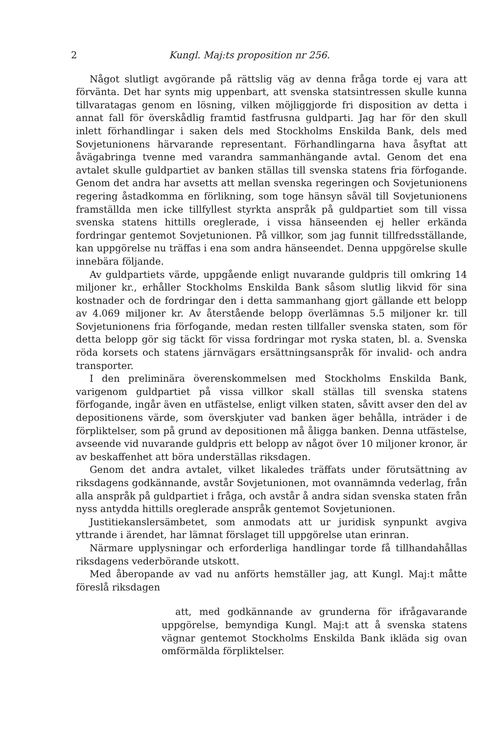2 Kungl. Maj:ts proposition nr 256.
Något slutligt avgörande på rättslig väg av denna fråga torde ej vara att förvänta. Det har synts mig uppenbart, att svenska statsintressen skulle kunna tillvaratagas genom en lösning, vilken möjliggjorde fri disposition av detta i annat fall för överskådlig framtid fastfrusna guldparti. Jag har för den skull inlett förhandlingar i saken dels med Stockholms Enskilda Bank, dels med Sovjetunionens härvarande representant. Förhandlingarna hava åsyftat att åvägabringa tvenne med varandra sammanhängande avtal. Genom det ena avtalet skulle guldpartiet av banken ställas till svenska statens fria förfogande. Genom det andra har avsetts att mellan svenska regeringen och Sovjetunionens regering åstadkomma en förlikning, som toge hänsyn såväl till Sovjetunionens framställda men icke tillfyllest styrkta anspråk på guldpartiet som till vissa svenska statens hittills oreglerade, i vissa hänseenden ej heller erkända fordringar gentemot Sovjetunionen. På villkor, som jag funnit tillfredsställande, kan uppgörelse nu träffas i ena som andra hänseendet. Denna uppgörelse skulle innebära följande.
Av guldpartiets värde, uppgående enligt nuvarande guldpris till omkring 14 miljoner kr., erhåller Stockholms Enskilda Bank såsom slutlig likvid för sina kostnader och de fordringar den i detta sammanhang gjort gällande ett belopp av 4.069 miljoner kr. Av återstående belopp överlämnas 5.5 miljoner kr. till Sovjetunionens fria förfogande, medan resten tillfaller svenska staten, som för detta belopp gör sig täckt för vissa fordringar mot ryska staten, bl. a. Svenska röda korsets och statens järnvägars ersättningsanspråk för invalid- och andra transporter.
I den preliminära överenskommelsen med Stockholms Enskilda Bank, varigenom guldpartiet på vissa villkor skall ställas till svenska statens förfogande, ingår även en utfästelse, enligt vilken staten, såvitt avser den del av depositionens värde, som överskjuter vad banken äger behålla, inträder i de förpliktelser, som på grund av depositionen må åligga banken. Denna utfästelse, avseende vid nuvarande guldpris ett belopp av något över 10 miljoner kronor, är av beskaffenhet att böra underställas riksdagen.
Genom det andra avtalet, vilket likaledes träffats under förutsättning av riksdagens godkännande, avstår Sovjetunionen, mot ovannämnda vederlag, från alla anspråk på guldpartiet i fråga, och avstår å andra sidan svenska staten från nyss antydda hittills oreglerade anspråk gentemot Sovjetunionen.
Justitiekanslersämbetet, som anmodats att ur juridisk synpunkt avgiva yttrande i ärendet, har lämnat förslaget till uppgörelse utan erinran.
Närmare upplysningar och erforderliga handlingar torde få tillhandahållas riksdagens vederbörande utskott.
Med åberopande av vad nu anförts hemställer jag, att Kungl. Maj:t måtte föreslå riksdagen
att, med godkännande av grunderna för ifrågavarande uppgörelse, bemyndiga Kungl. Maj:t att å svenska statens vägnar gentemot Stockholms Enskilda Bank ikläda sig ovan omförmälda förpliktelser.